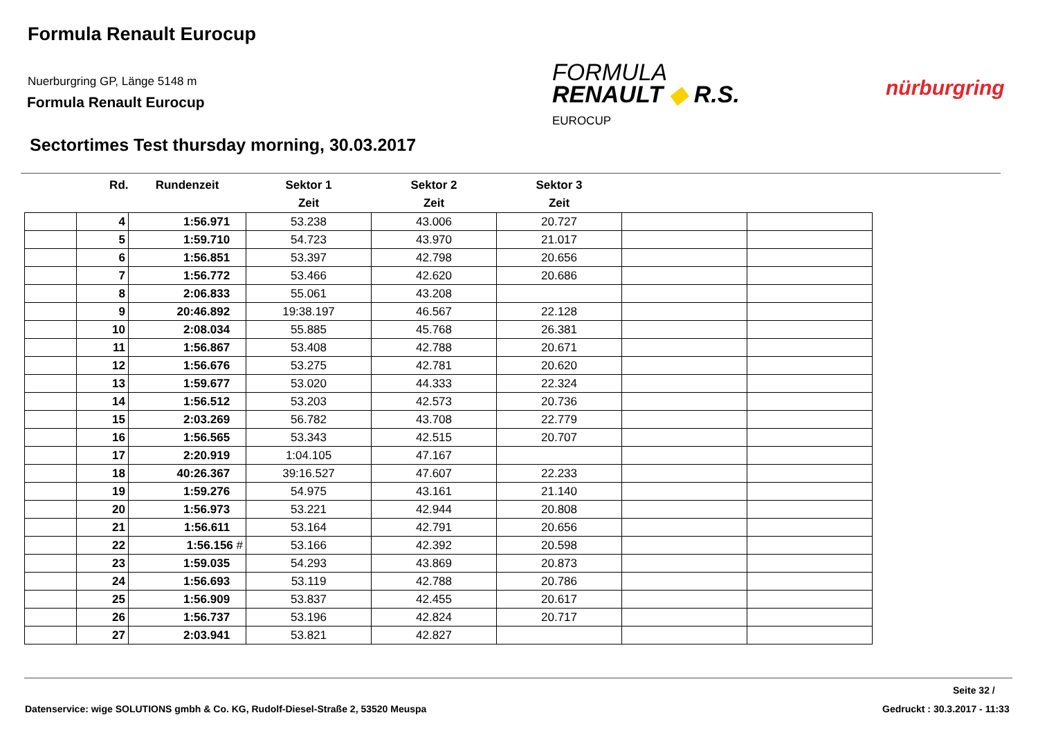Formula Renault Eurocup
Nuerburgring GP, Länge 5148 m
Formula Renault Eurocup
FORMULA
RENAULT ◆ R.S.
EUROCUP
nürburgring
Sectortimes Test thursday morning, 30.03.2017
| | Rd. | Rundenzeit | Sektor 1 | Sektor 2 | Sektor 3 | | |
| --- | --- | --- | --- | --- | --- | --- | --- |
| | | | Zeit | Zeit | Zeit | | |
| | 4 | 1:56.971 | 53.238 | 43.006 | 20.727 | | |
| | 5 | 1:59.710 | 54.723 | 43.970 | 21.017 | | |
| | 6 | 1:56.851 | 53.397 | 42.798 | 20.656 | | |
| | 7 | 1:56.772 | 53.466 | 42.620 | 20.686 | | |
| | 8 | 2:06.833 | 55.061 | 43.208 | | | |
| | 9 | 20:46.892 | 19:38.197 | 46.567 | 22.128 | | |
| | 10 | 2:08.034 | 55.885 | 45.768 | 26.381 | | |
| | 11 | 1:56.867 | 53.408 | 42.788 | 20.671 | | |
| | 12 | 1:56.676 | 53.275 | 42.781 | 20.620 | | |
| | 13 | 1:59.677 | 53.020 | 44.333 | 22.324 | | |
| | 14 | 1:56.512 | 53.203 | 42.573 | 20.736 | | |
| | 15 | 2:03.269 | 56.782 | 43.708 | 22.779 | | |
| | 16 | 1:56.565 | 53.343 | 42.515 | 20.707 | | |
| | 17 | 2:20.919 | 1:04.105 | 47.167 | | | |
| | 18 | 40:26.367 | 39:16.527 | 47.607 | 22.233 | | |
| | 19 | 1:59.276 | 54.975 | 43.161 | 21.140 | | |
| | 20 | 1:56.973 | 53.221 | 42.944 | 20.808 | | |
| | 21 | 1:56.611 | 53.164 | 42.791 | 20.656 | | |
| | 22 | 1:56.156 # | 53.166 | 42.392 | 20.598 | | |
| | 23 | 1:59.035 | 54.293 | 43.869 | 20.873 | | |
| | 24 | 1:56.693 | 53.119 | 42.788 | 20.786 | | |
| | 25 | 1:56.909 | 53.837 | 42.455 | 20.617 | | |
| | 26 | 1:56.737 | 53.196 | 42.824 | 20.717 | | |
| | 27 | 2:03.941 | 53.821 | 42.827 | | | |
Seite 32 /
Datenservice: wige SOLUTIONS gmbh & Co. KG, Rudolf-Diesel-Straße 2, 53520 Meuspa
Gedruckt : 30.3.2017 - 11:33